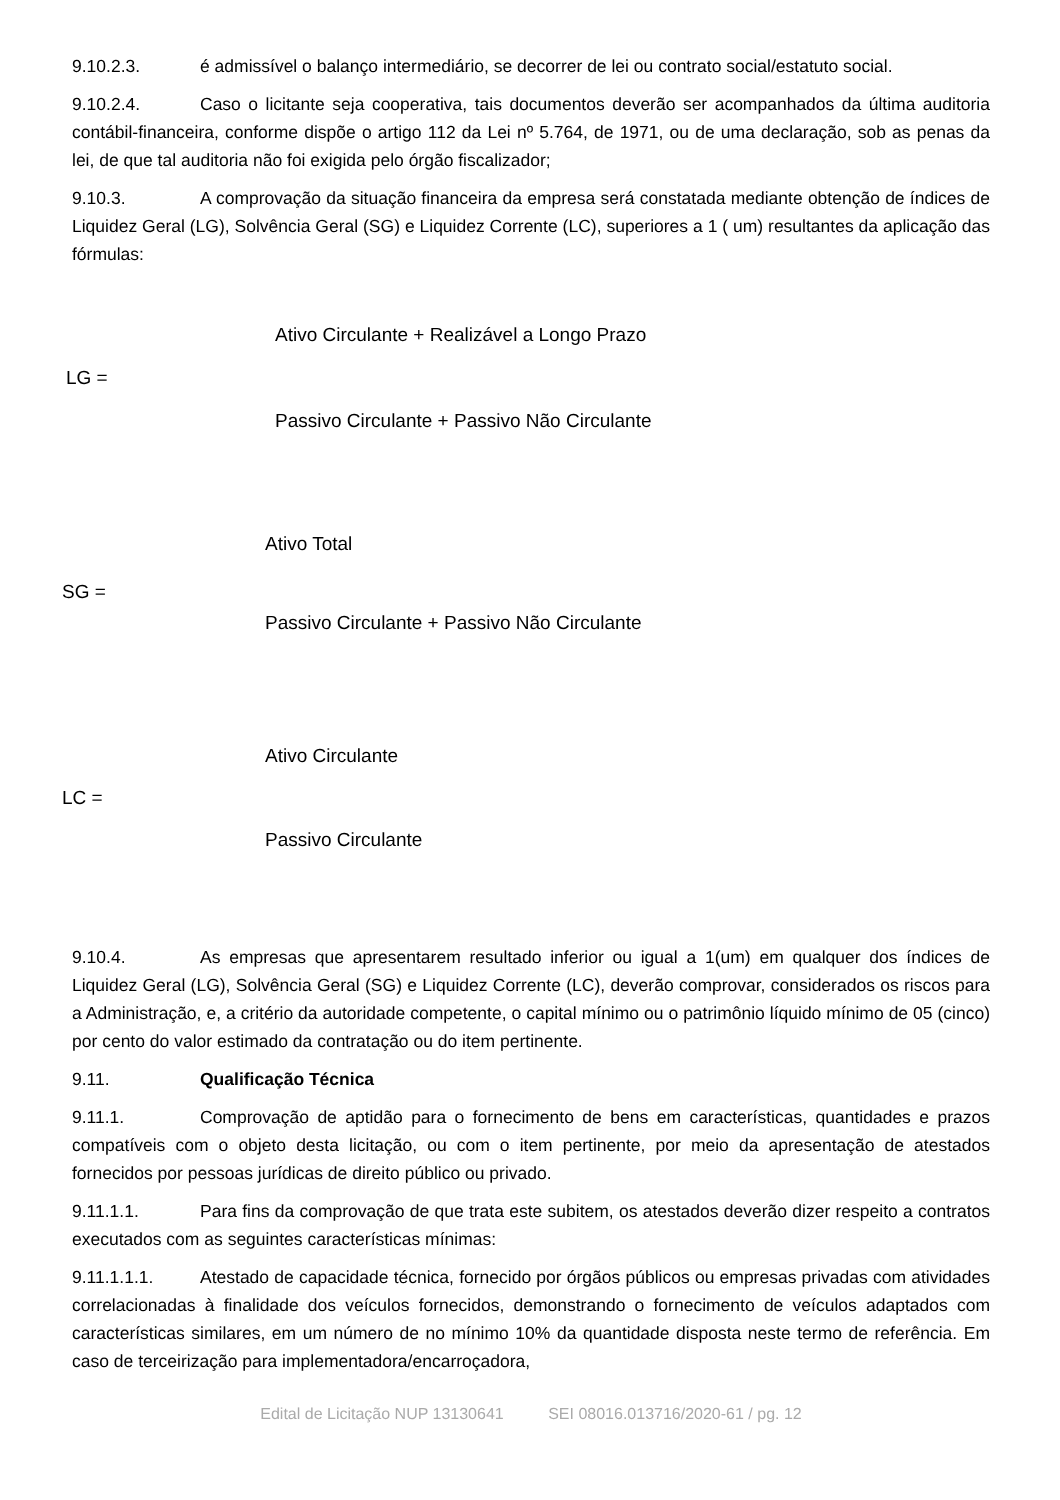9.10.2.3. é admissível o balanço intermediário, se decorrer de lei ou contrato social/estatuto social.
9.10.2.4. Caso o licitante seja cooperativa, tais documentos deverão ser acompanhados da última auditoria contábil-financeira, conforme dispõe o artigo 112 da Lei nº 5.764, de 1971, ou de uma declaração, sob as penas da lei, de que tal auditoria não foi exigida pelo órgão fiscalizador;
9.10.3. A comprovação da situação financeira da empresa será constatada mediante obtenção de índices de Liquidez Geral (LG), Solvência Geral (SG) e Liquidez Corrente (LC), superiores a 1 ( um) resultantes da aplicação das fórmulas:
Ativo Circulante + Realizável a Longo Prazo
LG =
Passivo Circulante + Passivo Não Circulante
Ativo Total
SG =
Passivo Circulante + Passivo Não Circulante
Ativo Circulante
LC =
Passivo Circulante
9.10.4. As empresas que apresentarem resultado inferior ou igual a 1(um) em qualquer dos índices de Liquidez Geral (LG), Solvência Geral (SG) e Liquidez Corrente (LC), deverão comprovar, considerados os riscos para a Administração, e, a critério da autoridade competente, o capital mínimo ou o patrimônio líquido mínimo de 05 (cinco) por cento do valor estimado da contratação ou do item pertinente.
9.11. Qualificação Técnica
9.11.1. Comprovação de aptidão para o fornecimento de bens em características, quantidades e prazos compatíveis com o objeto desta licitação, ou com o item pertinente, por meio da apresentação de atestados fornecidos por pessoas jurídicas de direito público ou privado.
9.11.1.1. Para fins da comprovação de que trata este subitem, os atestados deverão dizer respeito a contratos executados com as seguintes características mínimas:
9.11.1.1.1. Atestado de capacidade técnica, fornecido por órgãos públicos ou empresas privadas com atividades correlacionadas à finalidade dos veículos fornecidos, demonstrando o fornecimento de veículos adaptados com características similares, em um número de no mínimo 10% da quantidade disposta neste termo de referência. Em caso de terceirização para implementadora/encarroçadora,
Edital de Licitação NUP 13130641 SEI 08016.013716/2020-61 / pg. 12